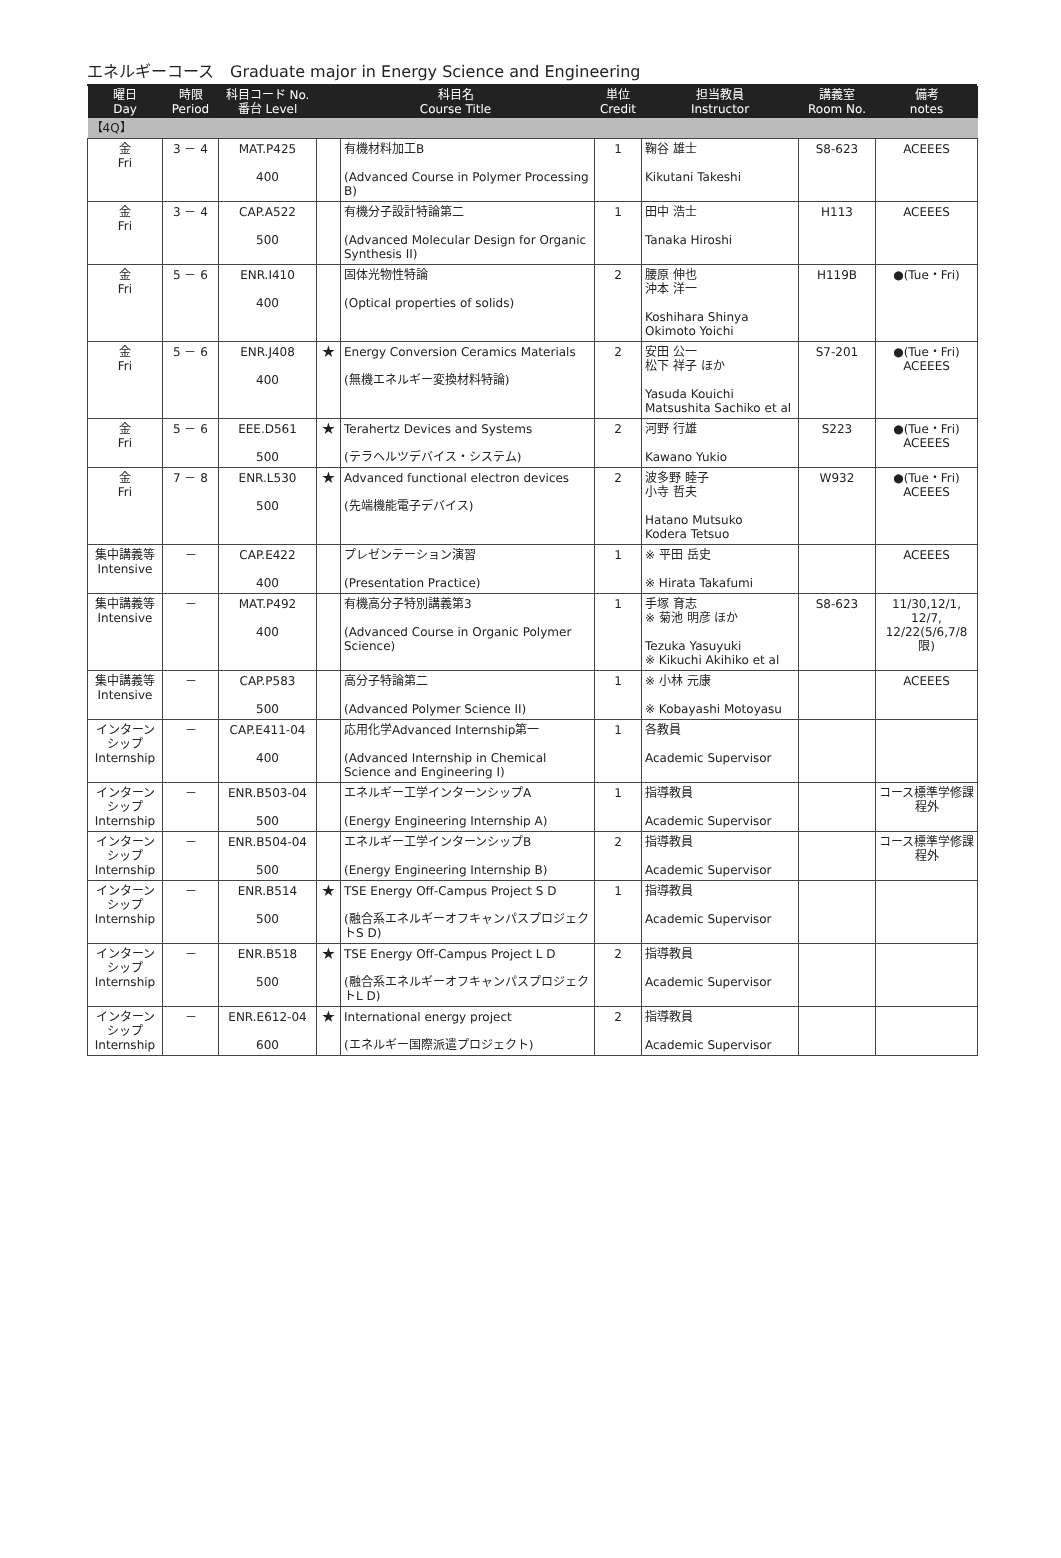エネルギーコース　Graduate major in Energy Science and Engineering
| 曜日 Day | 時限 Period | 科目コード No. 番台 Level | 科目名 Course Title | | 単位 Credit | 担当教員 Instructor | 講義室 Room No. | 備考 notes |
| --- | --- | --- | --- | --- | --- | --- | --- | --- |
| 【4Q】 | | | | | | | | |
| 金 Fri | 3 － 4 | MAT.P425 400 | | 有機材料加工B (Advanced Course in Polymer Processing B) | 1 | 鞠谷 雄士 Kikutani Takeshi | S8-623 | ACEEES |
| 金 Fri | 3 － 4 | CAP.A522 500 | | 有機分子設計特論第二 (Advanced Molecular Design for Organic Synthesis II) | 1 | 田中 浩士 Tanaka Hiroshi | H113 | ACEEES |
| 金 Fri | 5 － 6 | ENR.I410 400 | | 固体光物性特論 (Optical properties of solids) | 2 | 腰原 伸也 沖本 洋一 Koshihara Shinya Okimoto Yoichi | H119B | ●(Tue・Fri) |
| 金 Fri | 5 － 6 | ENR.J408 400 | ★ | Energy Conversion Ceramics Materials (無機エネルギー変換材料特論) | 2 | 安田 公一 松下 祥子 ほか Yasuda Kouichi Matsushita Sachiko et al | S7-201 | ●(Tue・Fri) ACEEES |
| 金 Fri | 5 － 6 | EEE.D561 500 | ★ | Terahertz Devices and Systems (テラヘルツデバイス・システム) | 2 | 河野 行雄 Kawano Yukio | S223 | ●(Tue・Fri) ACEEES |
| 金 Fri | 7 － 8 | ENR.L530 500 | ★ | Advanced functional electron devices (先端機能電子デバイス) | 2 | 波多野 睦子 小寺 哲夫 Hatano Mutsuko Kodera Tetsuo | W932 | ●(Tue・Fri) ACEEES |
| 集中講義等 Intensive | － | CAP.E422 400 | | プレゼンテーション演習 (Presentation Practice) | 1 | ※ 平田 岳史 ※ Hirata Takafumi | | ACEEES |
| 集中講義等 Intensive | － | MAT.P492 400 | | 有機高分子特別講義第3 (Advanced Course in Organic Polymer Science) | 1 | 手塚 育志 ※ 菊池 明彦 ほか Tezuka Yasuyuki ※ Kikuchi Akihiko et al | S8-623 | 11/30,12/1, 12/7, 12/22(5/6,7/8限) |
| 集中講義等 Intensive | － | CAP.P583 500 | | 高分子特論第二 (Advanced Polymer Science II) | 1 | ※ 小林 元康 ※ Kobayashi Motoyasu | | ACEEES |
| インターンシップ Internship | － | CAP.E411-04 400 | | 応用化学Advanced Internship第一 (Advanced Internship in Chemical Science and Engineering I) | 1 | 各教員 Academic Supervisor | | |
| インターンシップ Internship | － | ENR.B503-04 500 | | エネルギー工学インターンシップA (Energy Engineering Internship A) | 1 | 指導教員 Academic Supervisor | | コース標準学修課程外 |
| インターンシップ Internship | － | ENR.B504-04 500 | | エネルギー工学インターンシップB (Energy Engineering Internship B) | 2 | 指導教員 Academic Supervisor | | コース標準学修課程外 |
| インターンシップ Internship | － | ENR.B514 500 | ★ | TSE Energy Off-Campus Project S D (融合系エネルギーオフキャンパスプロジェクトS D) | 1 | 指導教員 Academic Supervisor | | |
| インターンシップ Internship | － | ENR.B518 500 | ★ | TSE Energy Off-Campus Project L D (融合系エネルギーオフキャンパスプロジェクトL D) | 2 | 指導教員 Academic Supervisor | | |
| インターンシップ Internship | － | ENR.E612-04 600 | ★ | International energy project (エネルギー国際派遣プロジェクト) | 2 | 指導教員 Academic Supervisor | | |